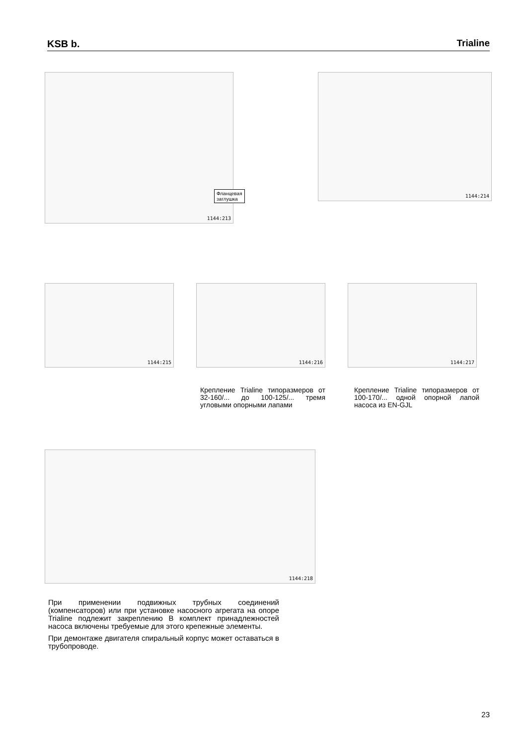KSB b.
Trialine
Фланцевая заглушка
1144:213
1144:214
1144:215 1144:216 1144:217
Крепление Trialine типоразмеров от 32-160/... до 100-125/... тремя угловыми опорными лапами
Крепление Trialine типоразмеров от 100-170/... одной опорной лапой насоса из EN-GJL
1144:218
При применении подвижных трубных соединений (компенсаторов) или при установке насосного агрегата на опоре Trialine подлежит закреплению В комплект принадлежностей насоса включены требуемые для этого крепежные элементы.
При демонтаже двигателя спиральный корпус может оставаться в трубопроводе.
23